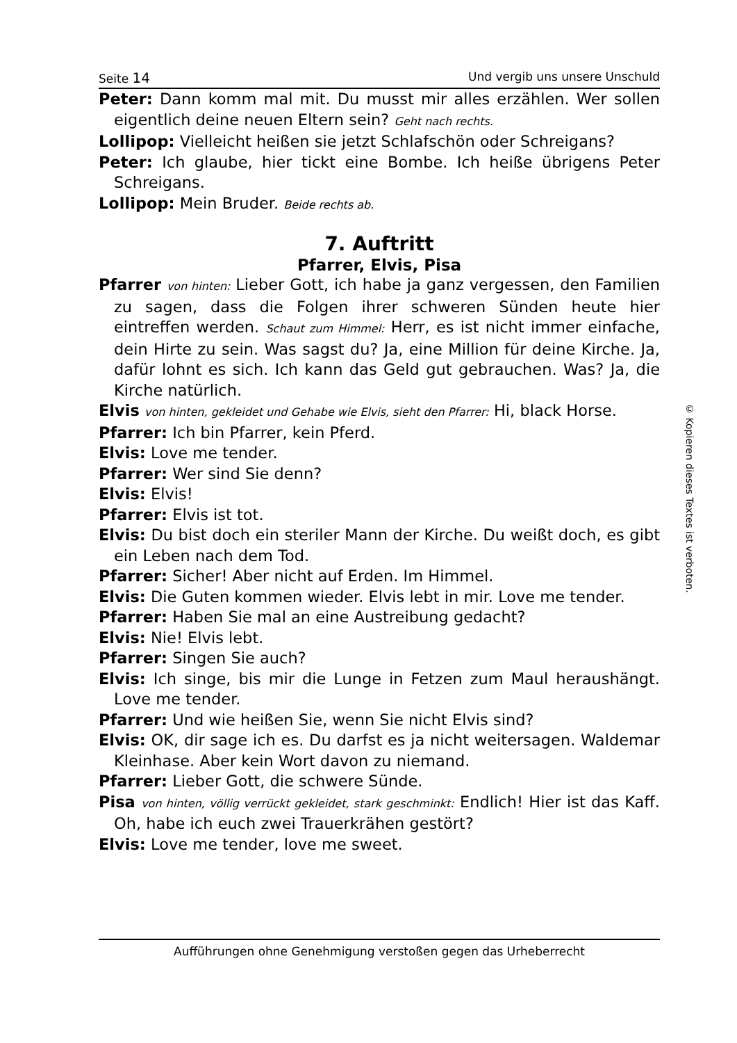Seite 14 Und vergib uns unsere Unschuld
Peter: Dann komm mal mit. Du musst mir alles erzählen. Wer sollen eigentlich deine neuen Eltern sein? Geht nach rechts.
Lollipop: Vielleicht heißen sie jetzt Schlafschön oder Schreigans?
Peter: Ich glaube, hier tickt eine Bombe. Ich heiße übrigens Peter Schreigans.
Lollipop: Mein Bruder. Beide rechts ab.
7. Auftritt
Pfarrer, Elvis, Pisa
Pfarrer von hinten: Lieber Gott, ich habe ja ganz vergessen, den Familien zu sagen, dass die Folgen ihrer schweren Sünden heute hier eintreffen werden. Schaut zum Himmel: Herr, es ist nicht immer einfache, dein Hirte zu sein. Was sagst du? Ja, eine Million für deine Kirche. Ja, dafür lohnt es sich. Ich kann das Geld gut gebrauchen. Was? Ja, die Kirche natürlich.
Elvis von hinten, gekleidet und Gehabe wie Elvis, sieht den Pfarrer: Hi, black Horse.
Pfarrer: Ich bin Pfarrer, kein Pferd.
Elvis: Love me tender.
Pfarrer: Wer sind Sie denn?
Elvis: Elvis!
Pfarrer: Elvis ist tot.
Elvis: Du bist doch ein steriler Mann der Kirche. Du weißt doch, es gibt ein Leben nach dem Tod.
Pfarrer: Sicher! Aber nicht auf Erden. Im Himmel.
Elvis: Die Guten kommen wieder. Elvis lebt in mir. Love me tender.
Pfarrer: Haben Sie mal an eine Austreibung gedacht?
Elvis: Nie! Elvis lebt.
Pfarrer: Singen Sie auch?
Elvis: Ich singe, bis mir die Lunge in Fetzen zum Maul heraushängt. Love me tender.
Pfarrer: Und wie heißen Sie, wenn Sie nicht Elvis sind?
Elvis: OK, dir sage ich es. Du darfst es ja nicht weitersagen. Waldemar Kleinhase. Aber kein Wort davon zu niemand.
Pfarrer: Lieber Gott, die schwere Sünde.
Pisa von hinten, völlig verrückt gekleidet, stark geschminkt: Endlich! Hier ist das Kaff. Oh, habe ich euch zwei Trauerkrähen gestört?
Elvis: Love me tender, love me sweet.
© Kopieren dieses Textes ist verboten.
Aufführungen ohne Genehmigung verstoßen gegen das Urheberrecht